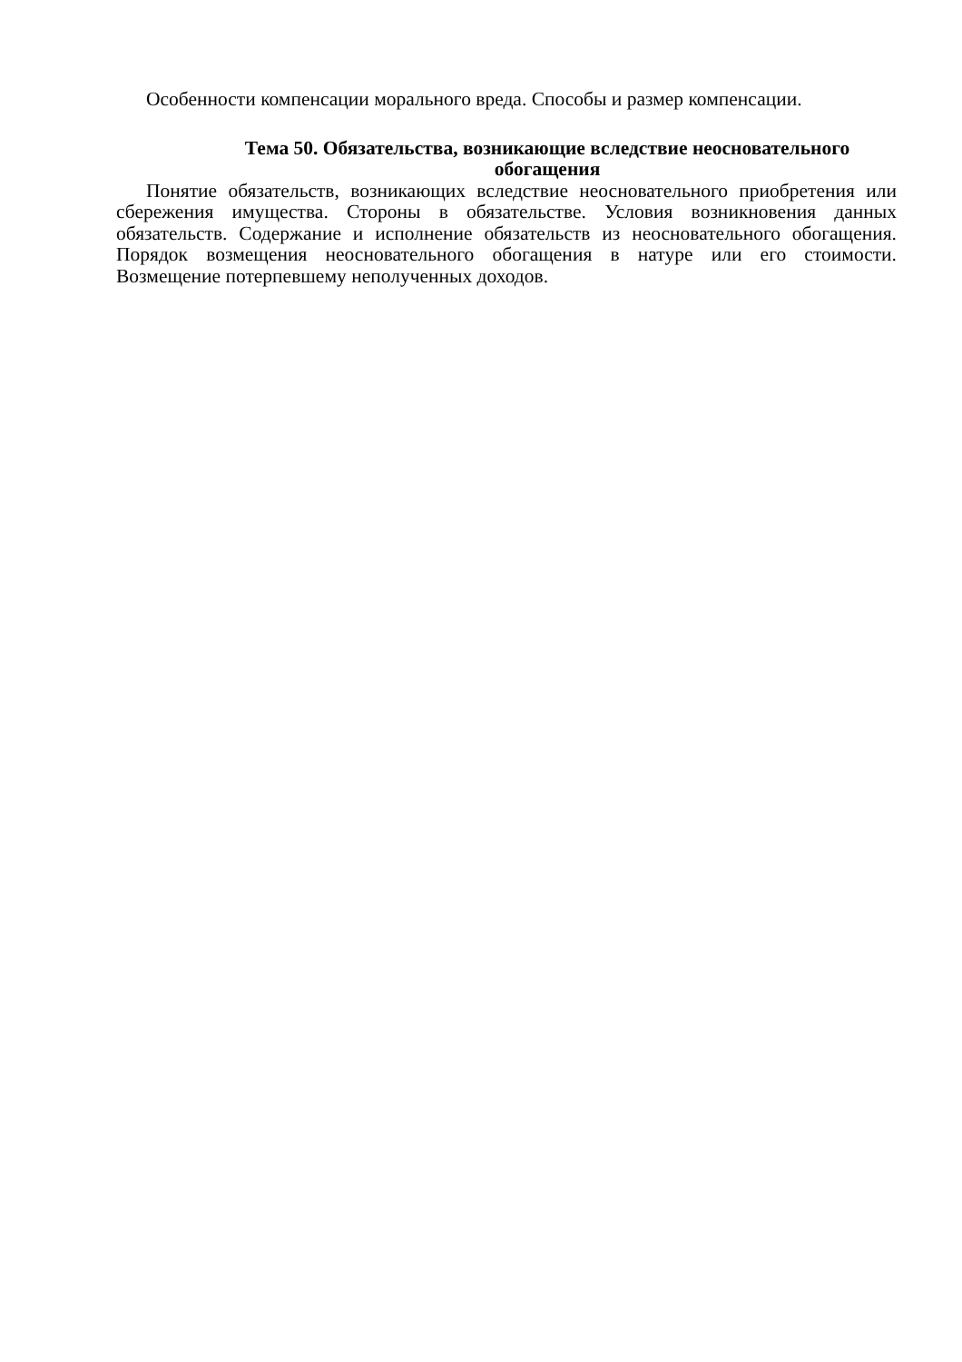Особенности компенсации морального вреда. Способы и размер компенсации.
Тема 50. Обязательства, возникающие вследствие неосновательного обогащения
Понятие обязательств, возникающих вследствие неосновательного приобретения или сбережения имущества. Стороны в обязательстве. Условия возникновения данных обязательств. Содержание и исполнение обязательств из неосновательного обогащения. Порядок возмещения неосновательного обогащения в натуре или его стоимости. Возмещение потерпевшему неполученных доходов.